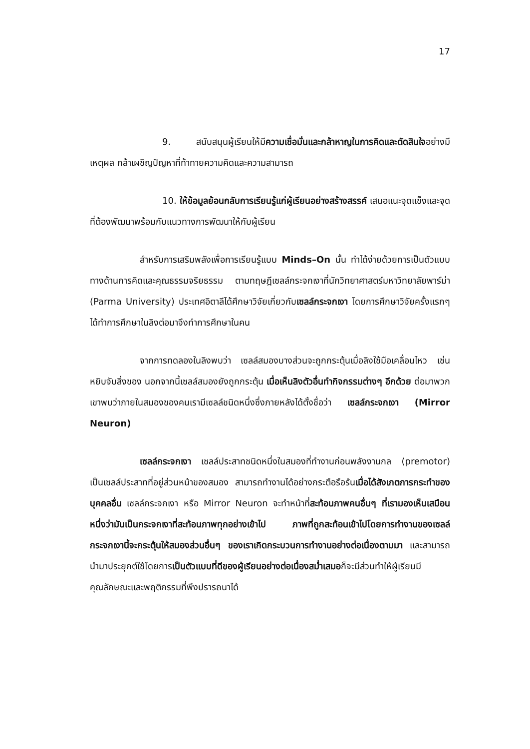17
9. สนับสนุนผู้เรียนให้มีความเชื่อมั่นและกล้าหาญในการคิดและตัดสินใจอย่างมีเหตุผล กล้าเผชิญปัญหาที่ท้าทายความคิดและความสามารถ
10. ให้ข้อมูลย้อนกลับการเรียนรู้แก่ผู้เรียนอย่างสร้างสรรค์ เสนอแนะจุดแข็งและจุดที่ต้องพัฒนาพร้อมกับแนวทางการพัฒนาให้กับผู้เรียน
สำหรับการเสริมพลังเพื่อการเรียนรู้แบบ Minds–On นั้น ทำได้ง่ายด้วยการเป็นตัวแบบทางด้านการคิดและคุณธรรมจริยธรรม ตามทฤษฎีเซลล์กระจกเงาที่นักวิทยาศาสตร์มหาวิทยาลัยพาร์ม่า (Parma University) ประเทศอิตาลีได้ศึกษาวิจัยเกี่ยวกับเซลล์กระจกเงา โดยการศึกษาวิจัยครั้งแรกๆ ได้ทำการศึกษาในลิงต่อมาจึงทำการศึกษาในคน
จากการทดลองในลิงพบว่า เซลล์สมองบางส่วนจะถูกกระตุ้นเมื่อลิงใช้มือเคลื่อนไหว เช่น หยิบจับสิ่งของ นอกจากนี้เซลล์สมองยังถูกกระตุ้น เมื่อเห็นลิงตัวอื่นทำกิจกรรมต่างๆ อีกด้วย ต่อมาพวกเขาพบว่าภายในสมองของคนเรามีเซลล์ชนิดหนึ่งซึ่งภายหลังได้ตั้งชื่อว่า เซลล์กระจกเงา (Mirror Neuron)
เซลล์กระจกเงา เซลล์ประสาทชนิดหนึ่งในสมองที่ทำงานก่อนพลังงานกล (premotor) เป็นเซลล์ประสาทที่อยู่ส่วนหน้าของสมอง สามารถทำงานได้อย่างกระตือรือร้นเมื่อได้สังเกตการกระทำของบุคคลอื่น เซลล์กระจกเงา หรือ Mirror Neuron จะทำหน้าที่สะท้อนภาพคนอื่นๆ ที่เรามองเห็นเสมือนหนึ่งว่ามันเป็นกระจกเงาที่สะท้อนภาพทุกอย่างเข้าไป ภาพที่ถูกสะท้อนเข้าไปโดยการทำงานของเซลล์กระจกเงานี้จะกระตุ้นให้สมองส่วนอื่นๆ ของเราเกิดกระบวนการทำงานอย่างต่อเนื่องตามมา และสามารถนำมาประยุกต์ใช้โดยการเป็นตัวแบบที่ดีของผู้เรียนอย่างต่อเนื่องสม่ำเสมอก็จะมีส่วนทำให้ผู้เรียนมีคุณลักษณะและพฤติกรรมที่พึงปรารถนาได้